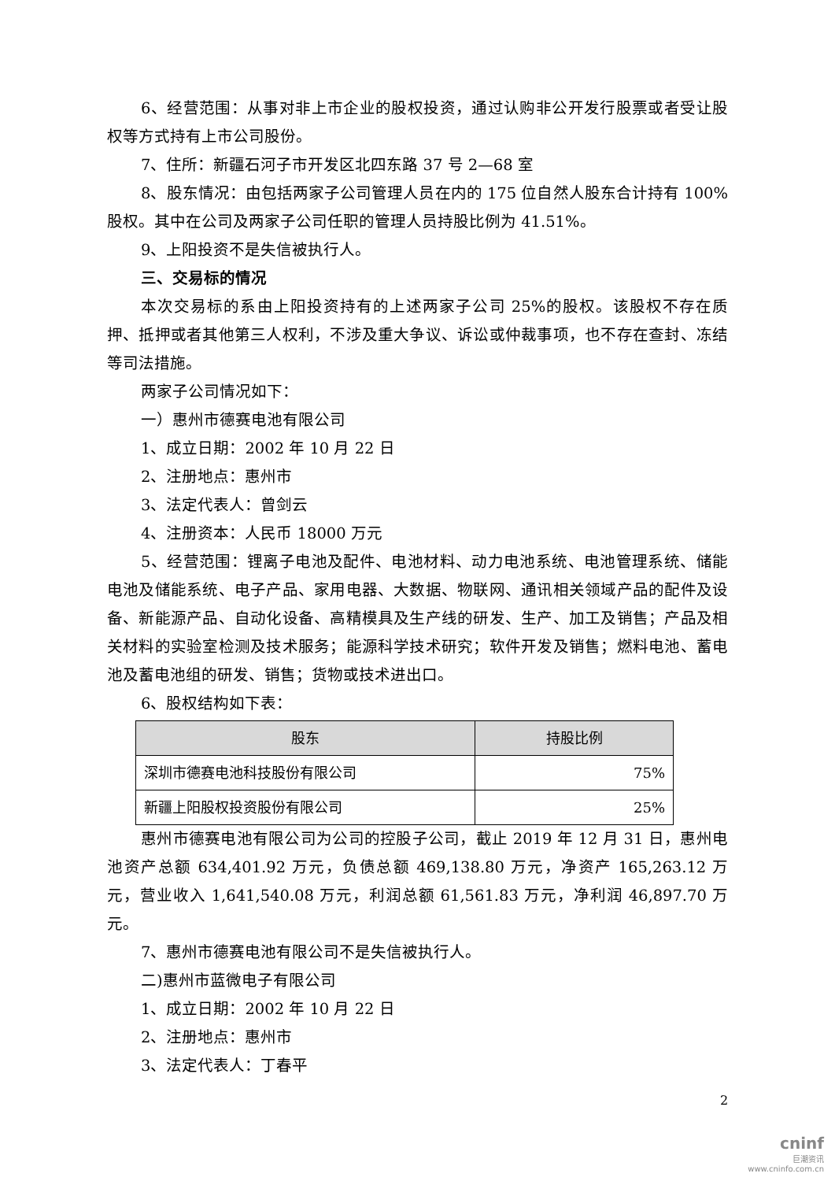6、经营范围：从事对非上市企业的股权投资，通过认购非公开发行股票或者受让股权等方式持有上市公司股份。
7、住所：新疆石河子市开发区北四东路 37 号 2—68 室
8、股东情况：由包括两家子公司管理人员在内的 175 位自然人股东合计持有 100%股权。其中在公司及两家子公司任职的管理人员持股比例为 41.51%。
9、上阳投资不是失信被执行人。
三、交易标的情况
本次交易标的系由上阳投资持有的上述两家子公司 25%的股权。该股权不存在质押、抵押或者其他第三人权利，不涉及重大争议、诉讼或仲裁事项，也不存在查封、冻结等司法措施。
两家子公司情况如下：
一）惠州市德赛电池有限公司
1、成立日期：2002 年 10 月 22 日
2、注册地点：惠州市
3、法定代表人：曾剑云
4、注册资本：人民币 18000 万元
5、经营范围：锂离子电池及配件、电池材料、动力电池系统、电池管理系统、储能电池及储能系统、电子产品、家用电器、大数据、物联网、通讯相关领域产品的配件及设备、新能源产品、自动化设备、高精模具及生产线的研发、生产、加工及销售；产品及相关材料的实验室检测及技术服务；能源科学技术研究；软件开发及销售；燃料电池、蓄电池及蓄电池组的研发、销售；货物或技术进出口。
6、股权结构如下表：
| 股东 | 持股比例 |
| --- | --- |
| 深圳市德赛电池科技股份有限公司 | 75% |
| 新疆上阳股权投资股份有限公司 | 25% |
惠州市德赛电池有限公司为公司的控股子公司，截止 2019 年 12 月 31 日，惠州电池资产总额 634,401.92 万元，负债总额 469,138.80 万元，净资产 165,263.12 万元，营业收入 1,641,540.08 万元，利润总额 61,561.83 万元，净利润 46,897.70 万元。
7、惠州市德赛电池有限公司不是失信被执行人。
二)惠州市蓝微电子有限公司
1、成立日期：2002 年 10 月 22 日
2、注册地点：惠州市
3、法定代表人：丁春平
2
cninf
巨潮资讯
www.cninfo.com.cn